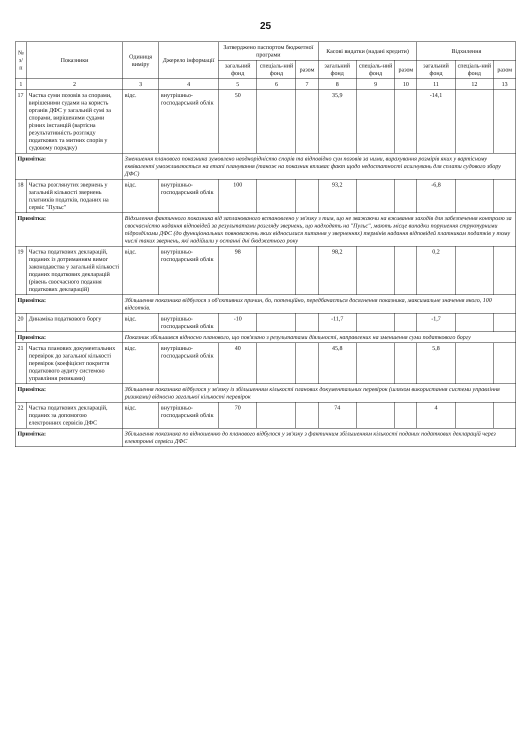25
| № з/п | Показники | Одиниця виміру | Джерело інформації | Затверджено паспортом бюджетної програми | | | Касові видатки (надані кредити) | | | Відхилення | | |
| --- | --- | --- | --- | --- | --- | --- | --- | --- | --- | --- | --- | --- |
| | | | | загальний фонд | спеціаль-ний фонд | разом | загальний фонд | спеціаль-ний фонд | разом | загальний фонд | спеціаль-ний фонд | разом |
| 1 | 2 | 3 | 4 | 5 | 6 | 7 | 8 | 9 | 10 | 11 | 12 | 13 |
| 17 | Частка суми позовів за спорами, вирішеними судами на користь органів ДФС у загальній сумі за спорами, вирішеними судами різних інстанцій (вартісна результативність розгляду податкових та митних спорів у судовому порядку) | відс. | внутрішньо-господарський облік | 50 | | | 35,9 | | | -14,1 | | |
| Примітка: | | Зменшення планового показника зумовлено неоднорідністю спорів та відповідно сум позовів за ними, вирахування розмірів яких у вартісному еквіваленті уможливлюється на етапі планування (також на показник впливає факт щодо недостатності асигнувань для сплати судового збору ДФС) | | | | | | | | | | |
| 18 | Частка розглянутих звернень у загальній кількості звернень платників податків, поданих на сервіс "Пульс" | відс. | внутрішньо-господарський облік | 100 | | | 93,2 | | | -6,8 | | |
| Примітка: | | Відхилення фактичного показника від запланованого встановлено у зв'язку з тим, що не зважаючи на вживання заходів для забезпечення контролю за своєчасністю надання відповідей за результатами розгляду звернень, що надходять на "Пульс", мають місце випадки порушення структурними підрозділами ДФС (до функціональних повноважень яких відносилися питання у зверненнях) термінів надання відповідей платникам податків у тому числі таких звернень, які надійшли у останні дні бюджетного року | | | | | | | | | | |
| 19 | Частка податкових декларацій, поданих із дотриманням вимог законодавства у загальній кількості поданих податкових декларацій (рівень своєчасного подання податкових декларацій) | відс. | внутрішньо-господарський облік | 98 | | | 98,2 | | | 0,2 | | |
| Примітка: | | Збільшення показника відбулося з об'єктивних причин, бо, потенційно, передбачається досягнення показника, максимальне значення якого, 100 відсотків. | | | | | | | | | | |
| 20 | Динаміка податкового боргу | відс. | внутрішньо-господарський облік | -10 | | | -11,7 | | | -1,7 | | |
| Примітка: | | Показник збільшився відносно планового, що пов'язано з результатами діяльності, направлених на зменшення суми податкового боргу | | | | | | | | | | |
| 21 | Частка планових документальних перевірок до загальної кількості перевірок (коефіцієнт покриття податкового аудиту системою управління ризиками) | відс. | внутрішньо-господарський облік | 40 | | | 45,8 | | | 5,8 | | |
| Примітка: | | Збільшення показника відбулося у зв'язку із збільшенням кількості планових документальних перевірок (шляхом використання системи управління ризиками) відносно загальної кількості перевірок | | | | | | | | | | |
| 22 | Частка податкових декларацій, поданих за допомогою електронних сервісів ДФС | відс. | внутрішньо-господарський облік | 70 | | | 74 | | | 4 | | |
| Примітка: | | Збільшення показника по відношенню до планового відбулося у зв'язку з фактичним збільшенням кількості поданих податкових декларацій через електронні сервіси ДФС | | | | | | | | | | |